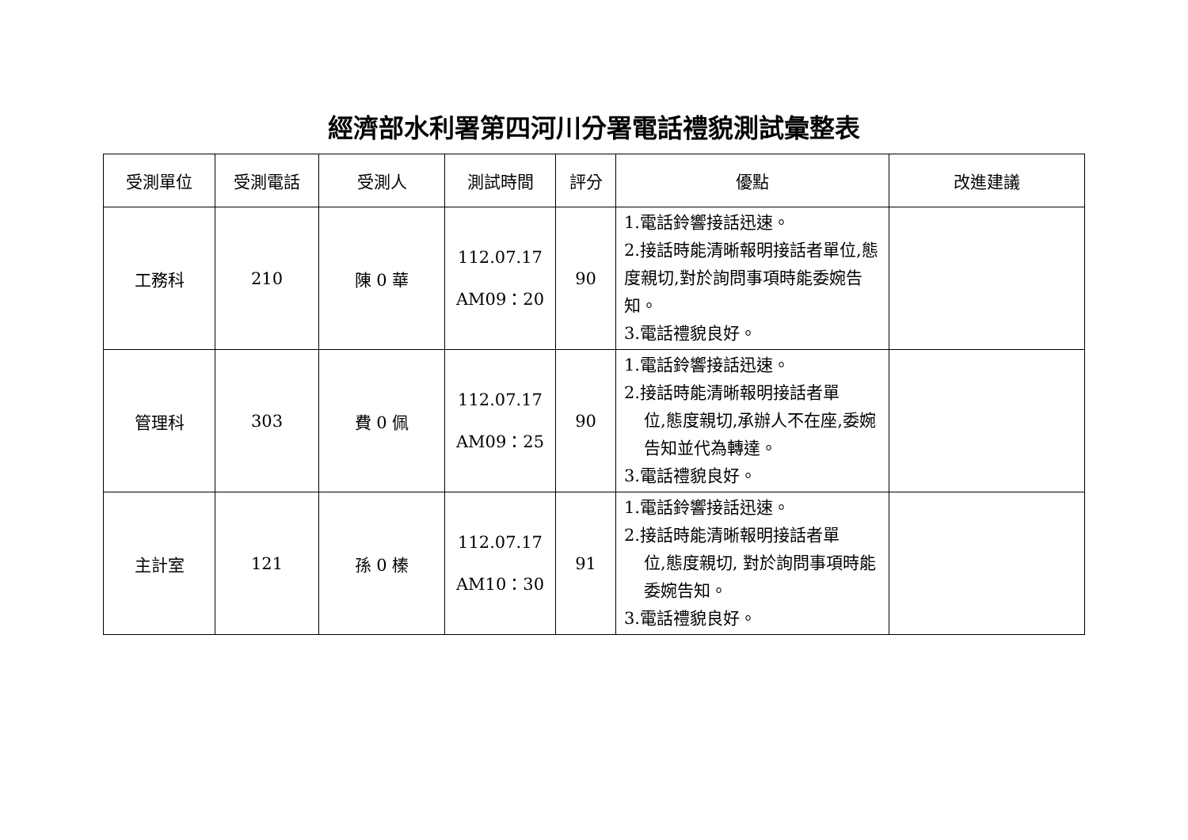經濟部水利署第四河川分署電話禮貌測試彙整表
| 受測單位 | 受測電話 | 受測人 | 測試時間 | 評分 | 優點 | 改進建議 |
| --- | --- | --- | --- | --- | --- | --- |
| 工務科 | 210 | 陳 0 華 | 112.07.17 AM09：20 | 90 | 1.電話鈴響接話迅速。 2.接話時能清晰報明接話者單位,態度親切,對於詢問事項時能委婉告知。 3.電話禮貌良好。 | |
| 管理科 | 303 | 費 0 佩 | 112.07.17 AM09：25 | 90 | 1.電話鈴響接話迅速。 2.接話時能清晰報明接話者單 位,態度親切,承辦人不在座,委婉告知並代為轉達。 3.電話禮貌良好。 | |
| 主計室 | 121 | 孫 0 榛 | 112.07.17 AM10：30 | 91 | 1.電話鈴響接話迅速。 2.接話時能清晰報明接話者單 位,態度親切, 對於詢問事項時能委婉告知。 3.電話禮貌良好。 | |